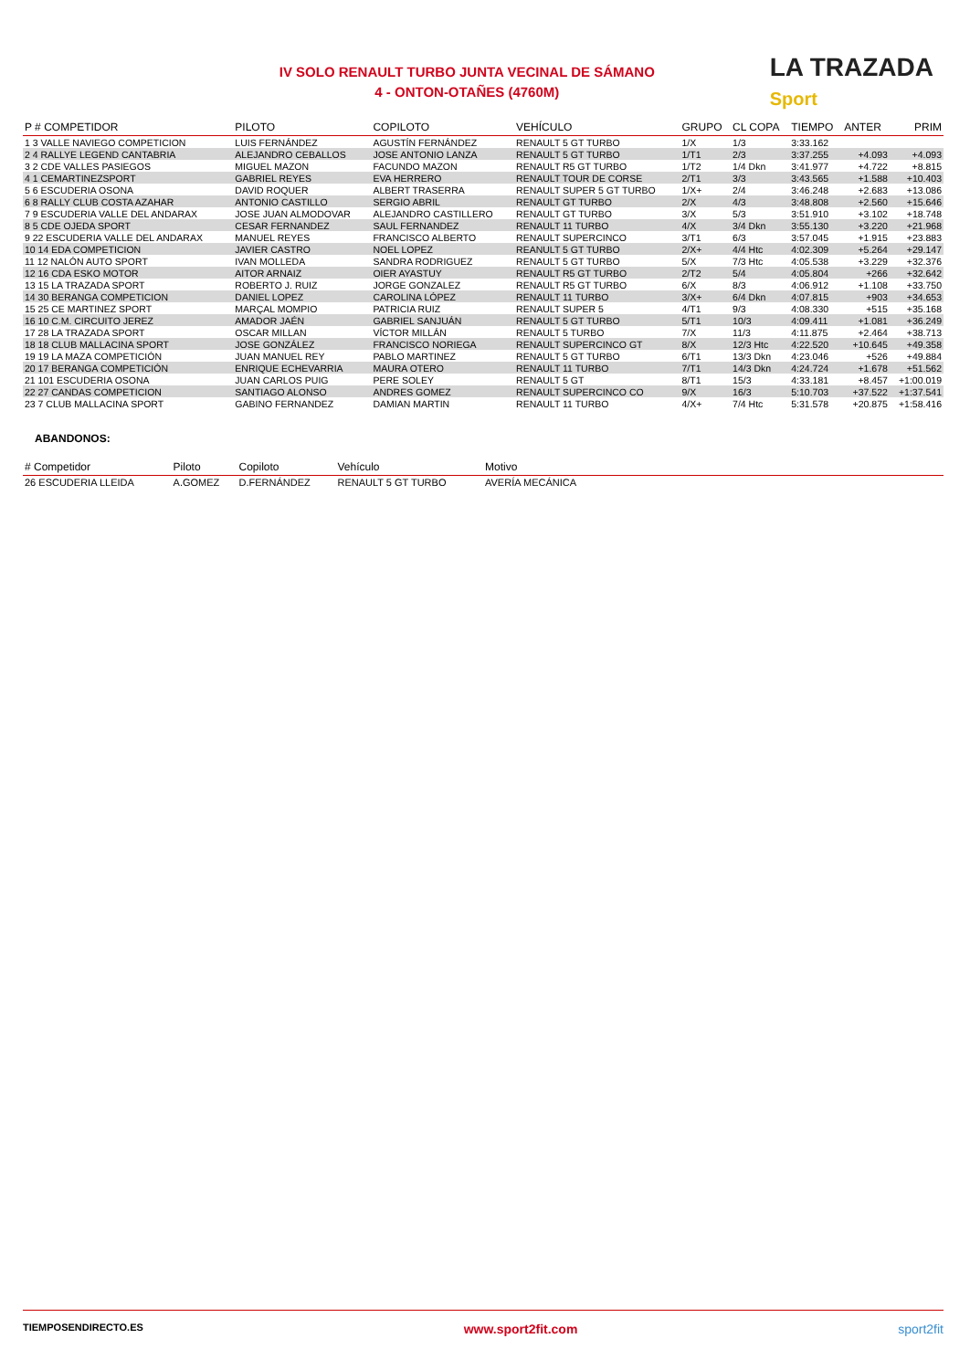IV SOLO RENAULT TURBO JUNTA VECINAL DE SÁMANO
4 - ONTON-OTAÑES (4760M)
LA TRAZADA
Sport
| P # COMPETIDOR | PILOTO | COPILOTO | VEHÍCULO | GRUPO | CL COPA | TIEMPO | ANTER | PRIM |
| --- | --- | --- | --- | --- | --- | --- | --- | --- |
| 1 3 VALLE NAVIEGO COMPETICION | LUIS FERNÁNDEZ | AGUSTÍN FERNÁNDEZ | RENAULT 5 GT TURBO | 1/X | 1/3 | 3:33.162 | | |
| 2 4 RALLYE LEGEND CANTABRIA | ALEJANDRO CEBALLOS | JOSE ANTONIO LANZA | RENAULT 5 GT TURBO | 1/T1 | 2/3 | 3:37.255 | +4.093 | +4.093 |
| 3 2 CDE VALLES PASIEGOS | MIGUEL MAZON | FACUNDO MAZON | RENAULT R5 GT TURBO | 1/T2 | 1/4 Dkn | 3:41.977 | +4.722 | +8.815 |
| 4 1 CEMARTINEZSPORT | GABRIEL REYES | EVA HERRERO | RENAULT TOUR DE CORSE | 2/T1 | 3/3 | 3:43.565 | +1.588 | +10.403 |
| 5 6 ESCUDERIA OSONA | DAVID ROQUER | ALBERT TRASERRA | RENAULT SUPER 5 GT TURBO | 1/X+ | 2/4 | 3:46.248 | +2.683 | +13.086 |
| 6 8 RALLY CLUB COSTA AZAHAR | ANTONIO CASTILLO | SERGIO ABRIL | RENAULT GT TURBO | 2/X | 4/3 | 3:48.808 | +2.560 | +15.646 |
| 7 9 ESCUDERIA VALLE DEL ANDARAX | JOSE JUAN ALMODOVAR | ALEJANDRO CASTILLERO | RENAULT GT TURBO | 3/X | 5/3 | 3:51.910 | +3.102 | +18.748 |
| 8 5 CDE OJEDA SPORT | CESAR FERNANDEZ | SAUL FERNANDEZ | RENAULT 11 TURBO | 4/X | 3/4 Dkn | 3:55.130 | +3.220 | +21.968 |
| 9 22 ESCUDERIA VALLE DEL ANDARAX | MANUEL REYES | FRANCISCO ALBERTO | RENAULT SUPERCINCO | 3/T1 | 6/3 | 3:57.045 | +1.915 | +23.883 |
| 10 14 EDA COMPETICION | JAVIER CASTRO | NOEL LOPEZ | REANULT 5 GT TURBO | 2/X+ | 4/4 Htc | 4:02.309 | +5.264 | +29.147 |
| 11 12 NALÓN AUTO SPORT | IVAN MOLLEDA | SANDRA RODRIGUEZ | RENAULT 5 GT TURBO | 5/X | 7/3 Htc | 4:05.538 | +3.229 | +32.376 |
| 12 16 CDA ESKO MOTOR | AITOR ARNAIZ | OIER AYASTUY | RENAULT R5 GT TURBO | 2/T2 | 5/4 | 4:05.804 | +266 | +32.642 |
| 13 15 LA TRAZADA SPORT | ROBERTO J. RUIZ | JORGE GONZALEZ | RENAULT R5 GT TURBO | 6/X | 8/3 | 4:06.912 | +1.108 | +33.750 |
| 14 30 BERANGA COMPETICION | DANIEL LOPEZ | CAROLINA LÓPEZ | RENAULT 11 TURBO | 3/X+ | 6/4 Dkn | 4:07.815 | +903 | +34.653 |
| 15 25 CE MARTINEZ SPORT | MARÇAL MOMPIO | PATRICIA RUIZ | RENAULT SUPER 5 | 4/T1 | 9/3 | 4:08.330 | +515 | +35.168 |
| 16 10 C.M. CIRCUITO JEREZ | AMADOR JAÉN | GABRIEL SANJUÁN | RENAULT 5 GT TURBO | 5/T1 | 10/3 | 4:09.411 | +1.081 | +36.249 |
| 17 28 LA TRAZADA SPORT | OSCAR MILLAN | VÍCTOR MILLÁN | RENAULT 5 TURBO | 7/X | 11/3 | 4:11.875 | +2.464 | +38.713 |
| 18 18 CLUB MALLACINA SPORT | JOSE GONZÁLEZ | FRANCISCO NORIEGA | RENAULT SUPERCINCO GT | 8/X | 12/3 Htc | 4:22.520 | +10.645 | +49.358 |
| 19 19 LA MAZA COMPETICIÓN | JUAN MANUEL REY | PABLO MARTINEZ | RENAULT 5 GT TURBO | 6/T1 | 13/3 Dkn | 4:23.046 | +526 | +49.884 |
| 20 17 BERANGA COMPETICIÓN | ENRIQUE ECHEVARRIA | MAURA OTERO | RENAULT 11 TURBO | 7/T1 | 14/3 Dkn | 4:24.724 | +1.678 | +51.562 |
| 21 101 ESCUDERIA OSONA | JUAN CARLOS PUIG | PERE SOLEY | RENAULT 5 GT | 8/T1 | 15/3 | 4:33.181 | +8.457 | +1:00.019 |
| 22 27 CANDAS COMPETICION | SANTIAGO ALONSO | ANDRES GOMEZ | RENAULT SUPERCINCO CO | 9/X | 16/3 | 5:10.703 | +37.522 | +1:37.541 |
| 23 7 CLUB MALLACINA SPORT | GABINO FERNANDEZ | DAMIAN MARTIN | RENAULT 11 TURBO | 4/X+ | 7/4 Htc | 5:31.578 | +20.875 | +1:58.416 |
ABANDONOS:
| # Competidor | Piloto | Copiloto | Vehículo | Motivo |
| --- | --- | --- | --- | --- |
| 26 ESCUDERIA LLEIDA | A.GOMEZ | D.FERNÁNDEZ | RENAULT 5 GT TURBO | AVERÍA MECÁNICA |
TIEMPOSENDIRECTO.ES www.sport2fit.com sport2fit